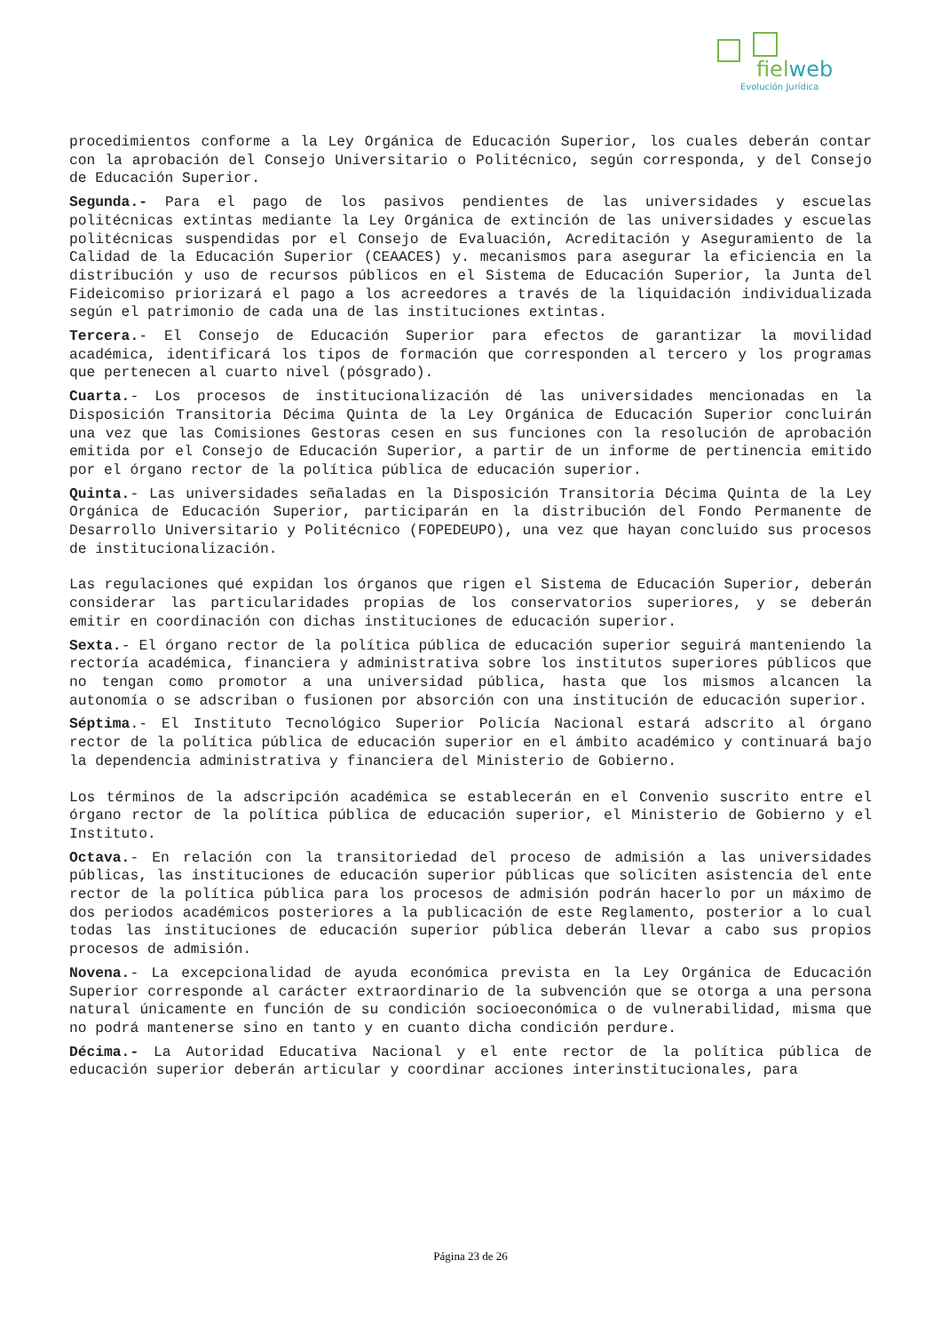fielweb
Evolución Jurídica
procedimientos conforme a la Ley Orgánica de Educación Superior, los cuales deberán contar con la aprobación del Consejo Universitario o Politécnico, según corresponda, y del Consejo de Educación Superior.
Segunda.- Para el pago de los pasivos pendientes de las universidades y escuelas politécnicas extintas mediante la Ley Orgánica de extinción de las universidades y escuelas politécnicas suspendidas por el Consejo de Evaluación, Acreditación y Aseguramiento de la Calidad de la Educación Superior (CEAACES) y. mecanismos para asegurar la eficiencia en la distribución y uso de recursos públicos en el Sistema de Educación Superior, la Junta del Fideicomiso priorizará el pago a los acreedores a través de la liquidación individualizada según el patrimonio de cada una de las instituciones extintas.
Tercera.- El Consejo de Educación Superior para efectos de garantizar la movilidad académica, identificará los tipos de formación que corresponden al tercero y los programas que pertenecen al cuarto nivel (pósgrado).
Cuarta.- Los procesos de institucionalización dé las universidades mencionadas en la Disposición Transitoria Décima Quinta de la Ley Orgánica de Educación Superior concluirán una vez que las Comisiones Gestoras cesen en sus funciones con la resolución de aprobación emitida por el Consejo de Educación Superior, a partir de un informe de pertinencia emitido por el órgano rector de la política pública de educación superior.
Quinta.- Las universidades señaladas en la Disposición Transitoria Décima Quinta de la Ley Orgánica de Educación Superior, participarán en la distribución del Fondo Permanente de Desarrollo Universitario y Politécnico (FOPEDEUPO), una vez que hayan concluido sus procesos de institucionalización.
Las regulaciones qué expidan los órganos que rigen el Sistema de Educación Superior, deberán considerar las particularidades propias de los conservatorios superiores, y se deberán emitir en coordinación con dichas instituciones de educación superior.
Sexta.- El órgano rector de la política pública de educación superior seguirá manteniendo la rectoría académica, financiera y administrativa sobre los institutos superiores públicos que no tengan como promotor a una universidad pública, hasta que los mismos alcancen la autonomía o se adscriban o fusionen por absorción con una institución de educación superior.
Séptima.- El Instituto Tecnológico Superior Policía Nacional estará adscrito al órgano rector de la política pública de educación superior en el ámbito académico y continuará bajo la dependencia administrativa y financiera del Ministerio de Gobierno.
Los términos de la adscripción académica se establecerán en el Convenio suscrito entre el órgano rector de la política pública de educación superior, el Ministerio de Gobierno y el Instituto.
Octava.- En relación con la transitoriedad del proceso de admisión a las universidades públicas, las instituciones de educación superior públicas que soliciten asistencia del ente rector de la política pública para los procesos de admisión podrán hacerlo por un máximo de dos periodos académicos posteriores a la publicación de este Reglamento, posterior a lo cual todas las instituciones de educación superior pública deberán llevar a cabo sus propios procesos de admisión.
Novena.- La excepcionalidad de ayuda económica prevista en la Ley Orgánica de Educación Superior corresponde al carácter extraordinario de la subvención que se otorga a una persona natural únicamente en función de su condición socioeconómica o de vulnerabilidad, misma que no podrá mantenerse sino en tanto y en cuanto dicha condición perdure.
Décima.- La Autoridad Educativa Nacional y el ente rector de la política pública de educación superior deberán articular y coordinar acciones interinstitucionales, para
Página 23 de 26